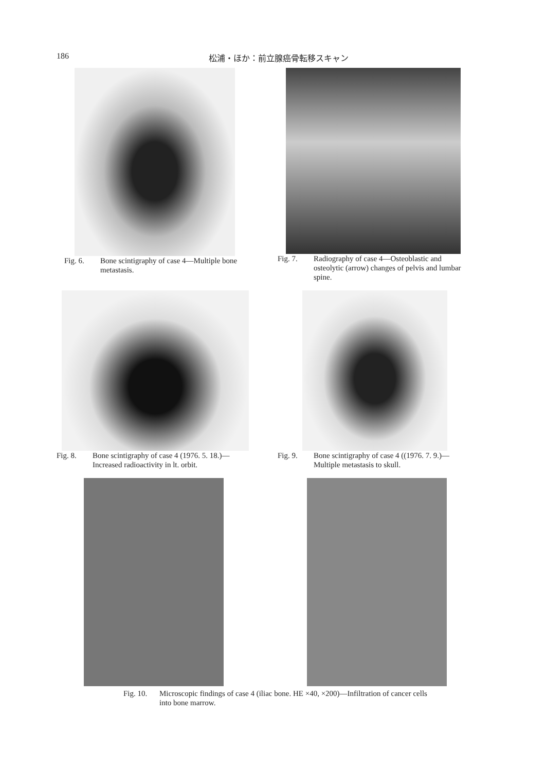186 松浦・ほか：前立腺癌骨転移スキャン
Fig. 6. Bone scintigraphy of case 4—Multiple bone metastasis.
Fig. 7. Radiography of case 4—Osteoblastic and osteolytic (arrow) changes of pelvis and lumbar spine.
Fig. 8. Bone scintigraphy of case 4 (1976. 5. 18.)—Increased radioactivity in lt. orbit.
Fig. 9. Bone scintigraphy of case 4 ((1976. 7. 9.)—Multiple metastasis to skull.
Fig. 10. Microscopic findings of case 4 (iliac bone. HE ×40, ×200)—Infiltration of cancer cells into bone marrow.